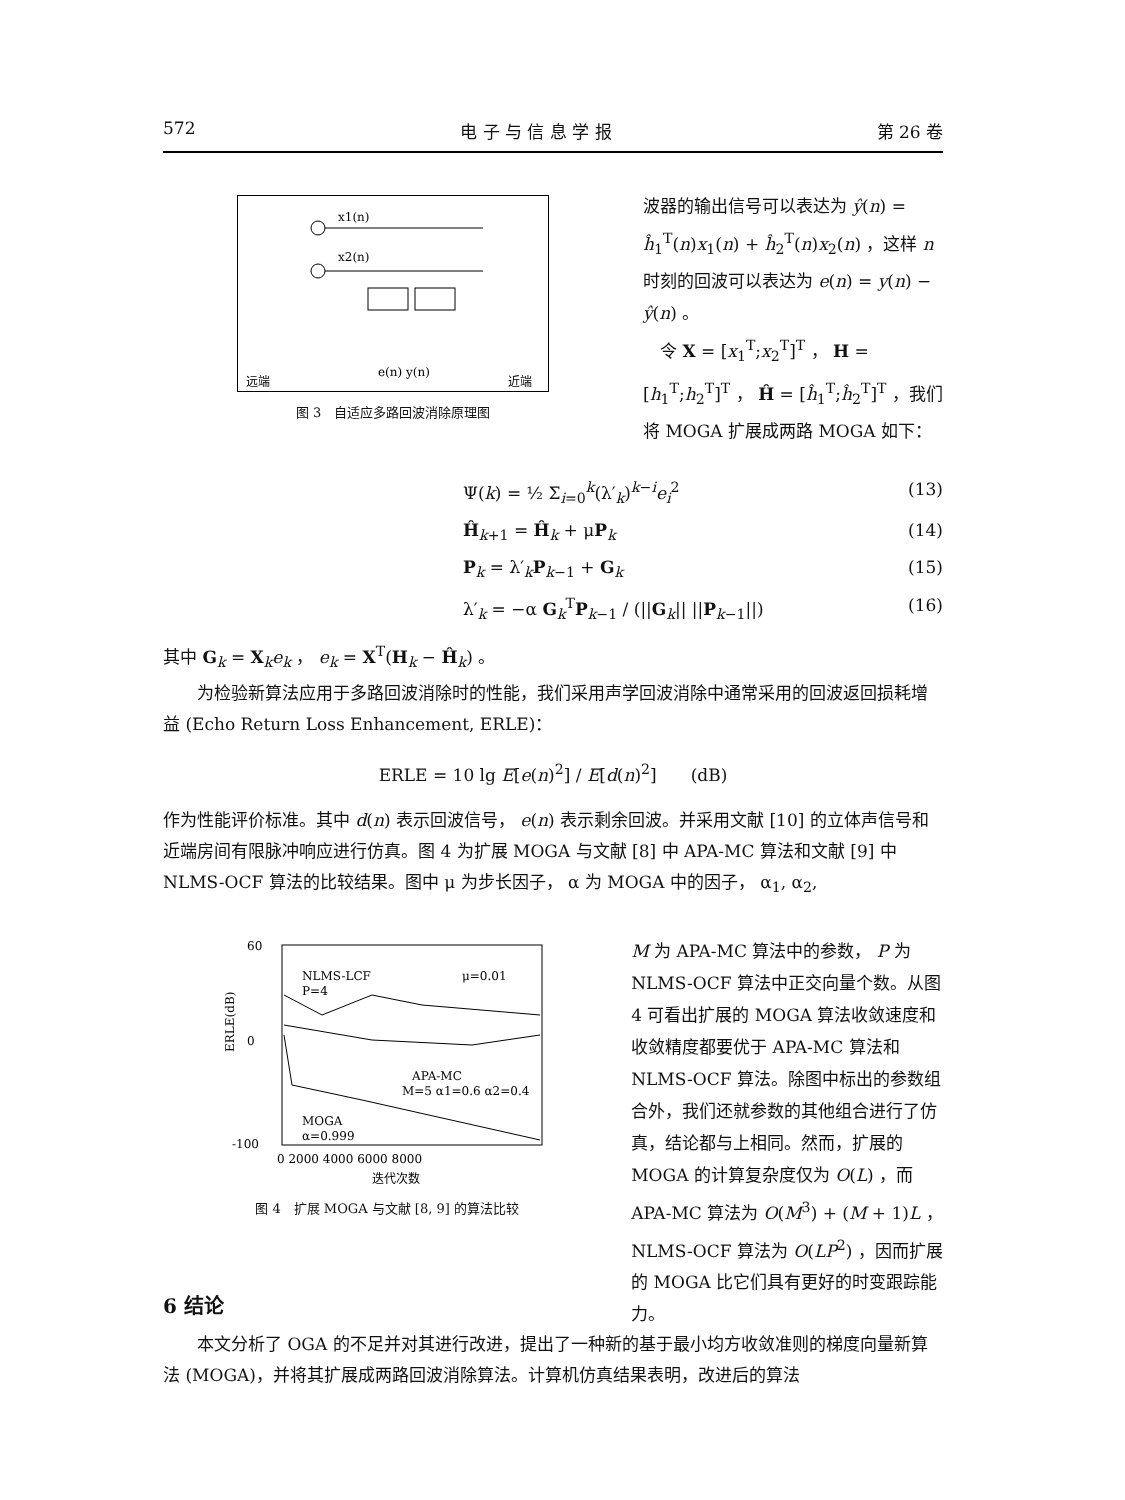572 电 子 与 信 息 学 报 第 26 卷
x1(n)
x2(n)
远端
近端
e(n) y(n)
图 3　自适应多路回波消除原理图
波器的输出信号可以表达为 ŷ(n) = ĥ<sub>1</sub><sup>T</sup>(n)x<sub>1</sub>(n) + ĥ<sub>2</sub><sup>T</sup>(n)x<sub>2</sub>(n) ，这样 n 时刻的回波可以表达为 e(n) = y(n) − ŷ(n) 。
　令 X = [x<sub>1</sub><sup>T</sup>;x<sub>2</sub><sup>T</sup>]<sup>T</sup> ， H = [h<sub>1</sub><sup>T</sup>;h<sub>2</sub><sup>T</sup>]<sup>T</sup> ， Ĥ = [ĥ<sub>1</sub><sup>T</sup>;ĥ<sub>2</sub><sup>T</sup>]<sup>T</sup> ，我们将 MOGA 扩展成两路 MOGA 如下：
Ψ(k) = ½ Σ<sub>i=0</sub><sup>k</sup>(λ′<sub>k</sub>)<sup>k−i</sup>e<sub>i</sub><sup>2</sup> (13)
Ĥ<sub>k+1</sub> = Ĥ<sub>k</sub> + μP<sub>k</sub> (14)
P<sub>k</sub> = λ′<sub>k</sub>P<sub>k−1</sub> + G<sub>k</sub> (15)
λ′<sub>k</sub> = −α G<sub>k</sub><sup>T</sup>P<sub>k−1</sub> / (||G<sub>k</sub>|| ||P<sub>k−1</sub>||) (16)
其中 G<sub>k</sub> = X<sub>k</sub>e<sub>k</sub> ， e<sub>k</sub> = X<sup>T</sup>(H<sub>k</sub> − Ĥ<sub>k</sub>) 。
　　为检验新算法应用于多路回波消除时的性能，我们采用声学回波消除中通常采用的回波返回损耗增益 (Echo Return Loss Enhancement, ERLE)：
ERLE = 10 lg E[e(n)<sup>2</sup>] / E[d(n)<sup>2</sup>]　　(dB)
作为性能评价标准。其中 d(n) 表示回波信号， e(n) 表示剩余回波。并采用文献 [10] 的立体声信号和近端房间有限脉冲响应进行仿真。图 4 为扩展 MOGA 与文献 [8] 中 APA-MC 算法和文献 [9] 中 NLMS-OCF 算法的比较结果。图中 μ 为步长因子， α 为 MOGA 中的因子， α<sub>1</sub>, α<sub>2</sub>,
60
0
-100
ERLE(dB)
NLMS-LCF
μ=0.01
P=4
APA-MC
M=5 α1=0.6 α2=0.4
MOGA
α=0.999
0 2000 4000 6000 8000
迭代次数
图 4　扩展 MOGA 与文献 [8, 9] 的算法比较
M 为 APA-MC 算法中的参数， P 为 NLMS-OCF 算法中正交向量个数。从图 4 可看出扩展的 MOGA 算法收敛速度和收敛精度都要优于 APA-MC 算法和 NLMS-OCF 算法。除图中标出的参数组合外，我们还就参数的其他组合进行了仿真，结论都与上相同。然而，扩展的 MOGA 的计算复杂度仅为 O(L) ，而 APA-MC 算法为 O(M<sup>3</sup>) + (M + 1)L ，NLMS-OCF 算法为 O(LP<sup>2</sup>) ，因而扩展的 MOGA 比它们具有更好的时变跟踪能力。
6 结论
　　本文分析了 OGA 的不足并对其进行改进，提出了一种新的基于最小均方收敛准则的梯度向量新算法 (MOGA)，并将其扩展成两路回波消除算法。计算机仿真结果表明，改进后的算法